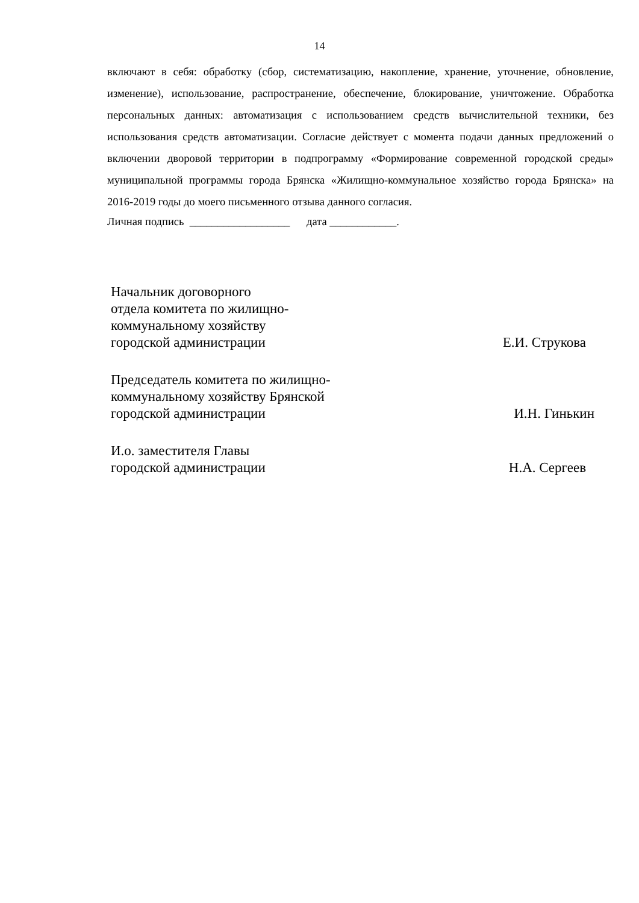14
включают в себя: обработку (сбор, систематизацию, накопление, хранение, уточнение, обновление, изменение), использование, распространение, обеспечение, блокирование, уничтожение. Обработка персональных данных: автоматизация с использованием средств вычислительной техники, без использования средств автоматизации. Согласие действует с момента подачи данных предложений о включении дворовой территории в подпрограмму «Формирование современной городской среды» муниципальной программы города Брянска «Жилищно-коммунальное хозяйство города Брянска» на 2016-2019 годы до моего письменного отзыва данного согласия.
Личная подпись __________________ дата ____________.
Начальник договорного
отдела комитета по жилищно-
коммунальному хозяйству
городской администрации
Е.И. Струкова
Председатель комитета по жилищно-
коммунальному хозяйству Брянской
городской администрации
И.Н. Гинькин
И.о. заместителя Главы
городской администрации
Н.А. Сергеев